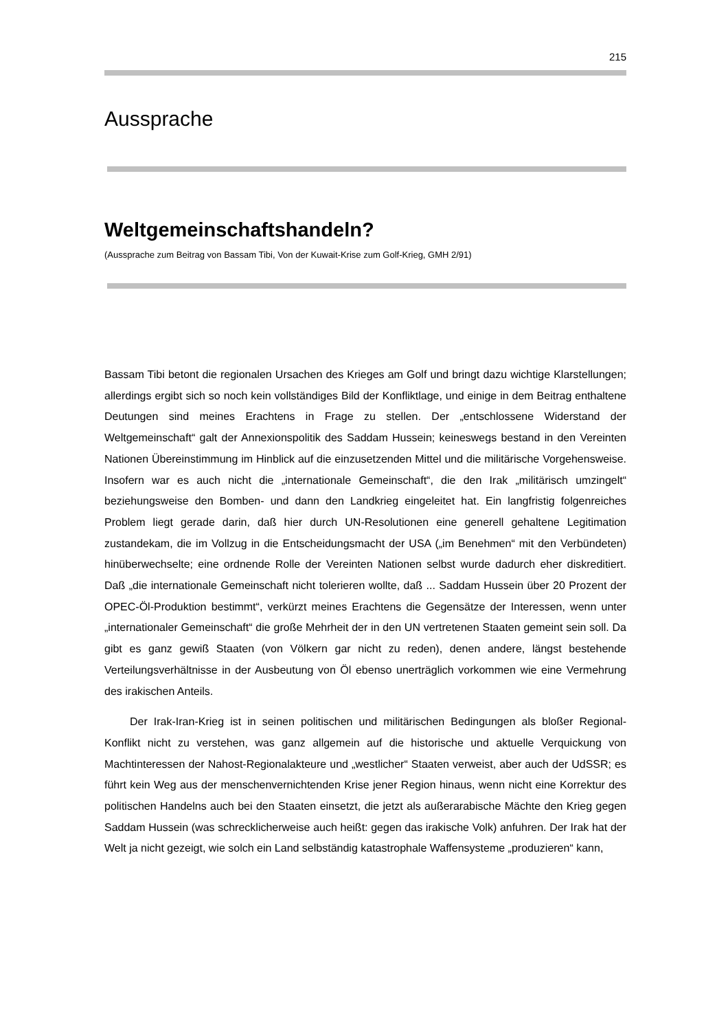215
Aussprache
Weltgemeinschaftshandeln?
(Aussprache zum Beitrag von Bassam Tibi, Von der Kuwait-Krise zum Golf-Krieg, GMH 2/91)
Bassam Tibi betont die regionalen Ursachen des Krieges am Golf und bringt dazu wichtige Klarstellungen; allerdings ergibt sich so noch kein vollständiges Bild der Konfliktlage, und einige in dem Beitrag enthaltene Deutungen sind meines Erachtens in Frage zu stellen. Der „entschlossene Widerstand der Weltgemeinschaft“ galt der Annexionspolitik des Saddam Hussein; keineswegs bestand in den Vereinten Nationen Übereinstimmung im Hinblick auf die einzusetzenden Mittel und die militärische Vorgehensweise. Insofern war es auch nicht die „internationale Gemeinschaft“, die den Irak „militärisch umzingelt“ beziehungsweise den Bomben- und dann den Landkrieg eingeleitet hat. Ein langfristig folgenreiches Problem liegt gerade darin, daß hier durch UN-Resolutionen eine generell gehaltene Legitimation zustandekam, die im Vollzug in die Entscheidungsmacht der USA („im Benehmen“ mit den Verbündeten) hinüberwechselte; eine ordnende Rolle der Vereinten Nationen selbst wurde dadurch eher diskreditiert. Daß „die internationale Gemeinschaft nicht tolerieren wollte, daß ... Saddam Hussein über 20 Prozent der OPEC-Öl-Produktion bestimmt“, verkürzt meines Erachtens die Gegensätze der Interessen, wenn unter „internationaler Gemeinschaft“ die große Mehrheit der in den UN vertretenen Staaten gemeint sein soll. Da gibt es ganz gewiß Staaten (von Völkern gar nicht zu reden), denen andere, längst bestehende Verteilungsverhältnisse in der Ausbeutung von Öl ebenso unerträglich vorkommen wie eine Vermehrung des irakischen Anteils.
Der Irak-Iran-Krieg ist in seinen politischen und militärischen Bedingungen als bloßer Regional-Konflikt nicht zu verstehen, was ganz allgemein auf die historische und aktuelle Verquickung von Machtinteressen der Nahost-Regionalakteure und „westlicher“ Staaten verweist, aber auch der UdSSR; es führt kein Weg aus der menschenvernichtenden Krise jener Region hinaus, wenn nicht eine Korrektur des politischen Handelns auch bei den Staaten einsetzt, die jetzt als außerarabische Mächte den Krieg gegen Saddam Hussein (was schrecklicherweise auch heißt: gegen das irakische Volk) anfuhren. Der Irak hat der Welt ja nicht gezeigt, wie solch ein Land selbständig katastrophale Waffensysteme „produzieren“ kann,